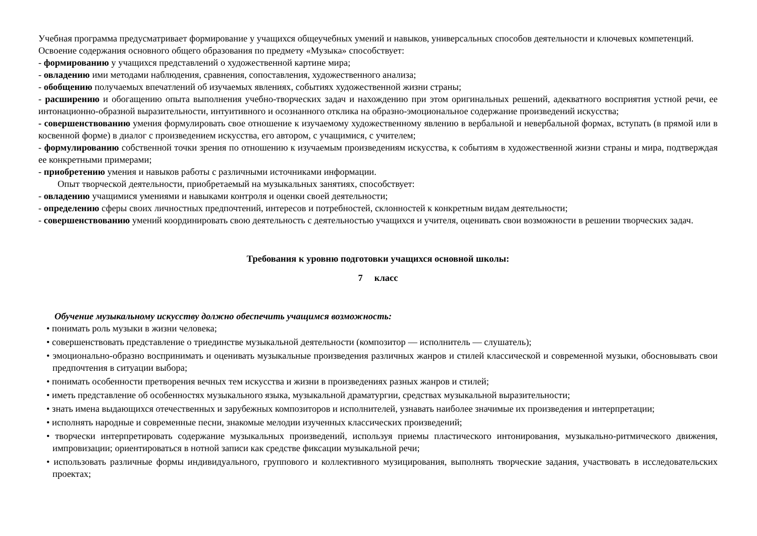Учебная программа предусматривает формирование у учащихся общеучебных умений и навыков, универсальных способов деятельности и ключевых компетенций.
Освоение содержания основного общего образования по предмету «Музыка» способствует:
- формированию у учащихся представлений о художественной картине мира;
- овладению ими методами наблюдения, сравнения, сопоставления, художественного анализа;
- обобщению получаемых впечатлений об изучаемых явлениях, событиях художественной жизни страны;
- расширению и обогащению опыта выполнения учебно-творческих задач и нахождению при этом оригинальных решений, адекватного восприятия устной речи, ее интонационно-образной выразительности, интуитивного и осознанного отклика на образно-эмоциональное содержание произведений искусства;
- совершенствованию умения формулировать свое отношение к изучаемому художественному явлению в вербальной и невербальной формах, вступать (в прямой или в косвенной форме) в диалог с произведением искусства, его автором, с учащимися, с учителем;
- формулированию собственной точки зрения по отношению к изучаемым произведениям искусства, к событиям в художественной жизни страны и мира, подтверждая ее конкретными примерами;
- приобретению умения и навыков работы с различными источниками информации.
Опыт творческой деятельности, приобретаемый на музыкальных занятиях, способствует:
- овладению учащимися умениями и навыками контроля и оценки своей деятельности;
- определению сферы своих личностных предпочтений, интересов и потребностей, склонностей к конкретным видам деятельности;
- совершенствованию умений координировать свою деятельность с деятельностью учащихся и учителя, оценивать свои возможности в решении творческих задач.
Требования к уровню подготовки учащихся основной школы:
7 класс
Обучение музыкальному искусству должно обеспечить учащимся возможность:
• понимать роль музыки в жизни человека;
• совершенствовать представление о триединстве музыкальной деятельности (композитор — исполнитель — слушатель);
• эмоционально-образно воспринимать и оценивать музыкальные произведения различных жанров и стилей классической и современной музыки, обосновывать свои предпочтения в ситуации выбора;
• понимать особенности претворения вечных тем искусства и жизни в произведениях разных жанров и стилей;
• иметь представление об особенностях музыкального языка, музыкальной драматургии, средствах музыкальной выразительности;
• знать имена выдающихся отечественных и зарубежных композиторов и исполнителей, узнавать наиболее значимые их произведения и интерпретации;
• исполнять народные и современные песни, знакомые мелодии изученных классических произведений;
• творчески интерпретировать содержание музыкальных произведений, используя приемы пластического интонирования, музыкально-ритмического движения, импровизации; ориентироваться в нотной записи как средстве фиксации музыкальной речи;
• использовать различные формы индивидуального, группового и коллективного музицирования, выполнять творческие задания, участвовать в исследовательских проектах;